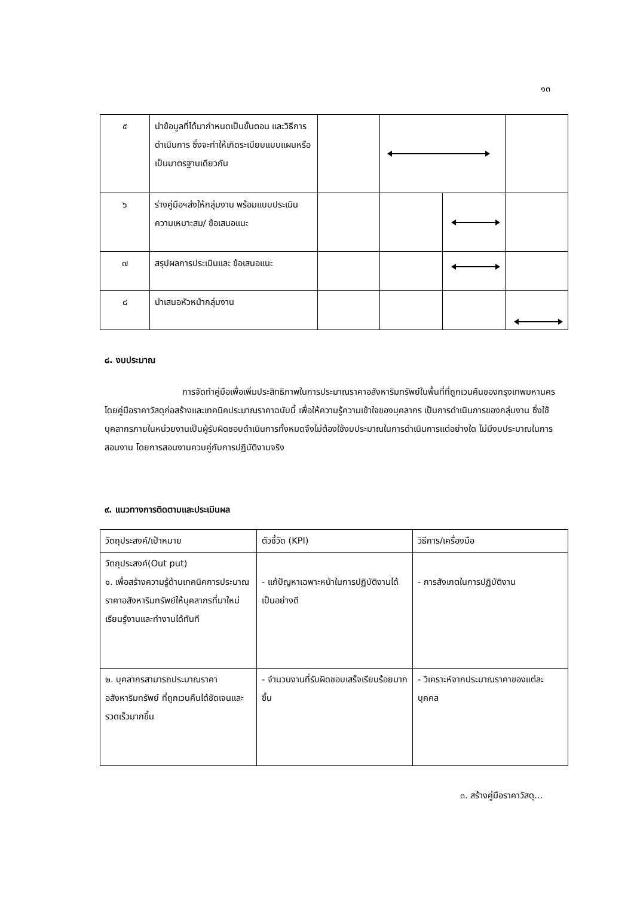๑๓
| ๕ | นำข้อมูลที่ได้มากำหนดเป็นขั้นตอน และวิธีการดำเนินการ ซึ่งจะทำให้เกิดระเบียบแบบแผนหรือเป็นมาตรฐานเดียวกัน | | | | |
| ๖ | ร่างคู่มือฯส่งให้กลุ่มงาน พร้อมแบบประเมินความเหมาะสม/ ข้อเสนอแนะ | | | | |
| ๗ | สรุปผลการประเมินและ ข้อเสนอแนะ | | | | |
| ๘ | นำเสนอหัวหน้ากลุ่มงาน | | | | |
๘. งบประมาณ
การจัดทำคู่มือเพื่อเพิ่มประสิทธิภาพในการประมาณราคาอสังหาริมทรัพย์ในพื้นที่ที่ถูกเวนคืนของกรุงเทพมหานคร โดยคู่มือราคาวัสดุก่อสร้างและเทคนิคประมาณราคาฉบับนี้ เพื่อให้ความรู้ความเข้าใจของบุคลากร เป็นการดำเนินการของกลุ่มงาน ซึ่งใช้บุคลากรภายในหน่วยงานเป็นผู้รับผิดชอบดำเนินการทั้งหมดจึงไม่ต้องใช้งบประมาณในการดำเนินการแต่อย่างใด ไม่มีงบประมาณในการสอนงาน โดยการสอนงานควบคู่กับการปฏิบัติงานจริง
๙. แนวทางการติดตามและประเมินผล
| วัตถุประสงค์/เป้าหมาย | ตัวชี้วัด (KPI) | วิธีการ/เครื่องมือ |
| --- | --- | --- |
| วัตถุประสงค์(Out put) ๑. เพื่อสร้างความรู้ด้านเทคนิคการประมาณราคาอสังหาริมทรัพย์ให้บุคลากรที่มาใหม่เรียนรู้งานและทำงานได้ทันที | - แก้ปัญหาเฉพาะหน้าในการปฏิบัติงานได้เป็นอย่างดี | - การสังเกตในการปฏิบัติงาน |
| ๒. บุคลากรสามารถประมาณราคาอสังหาริมทรัพย์ ที่ถูกเวนคืนได้ชัดเจนและรวดเร็วมากขึ้น | - จำนวนงานที่รับผิดชอบเสร็จเรียบร้อยมากขึ้น | - วิเคราะห์จากประมาณราคาของแต่ละบุคคล |
๓. สร้างคู่มือราคาวัสดุ...